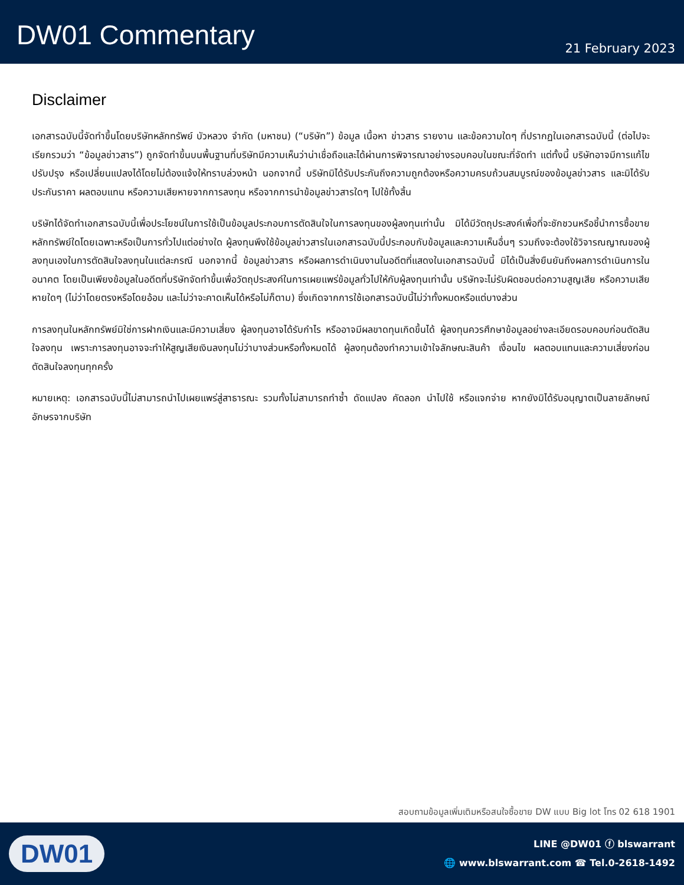DW01 Commentary
21 February 2023
Disclaimer
เอกสารฉบับนี้จัดทำขึ้นโดยบริษัทหลักทรัพย์ บัวหลวง จำกัด (มหาชน) (“บริษัท”) ข้อมูล เนื้อหา ข่าวสาร รายงาน และข้อความใดๆ ที่ปรากฏในเอกสารฉบับนี้ (ต่อไปจะเรียกรวมว่า “ข้อมูลข่าวสาร”) ถูกจัดทำขึ้นบนพื้นฐานที่บริษัทมีความเห็นว่าน่าเชื่อถือและได้ผ่านการพิจารณาอย่างรอบคอบในขณะที่จัดทำ แต่ทั้งนี้ บริษัทอาจมีการแก้ไข ปรับปรุง หรือเปลี่ยนแปลงได้โดยไม่ต้องแจ้งให้ทราบล่วงหน้า นอกจากนี้ บริษัทมิได้รับประกันถึงความถูกต้องหรือความครบถ้วนสมบูรณ์ของข้อมูลข่าวสาร และมิได้รับประกันราคา ผลตอบแทน หรือความเสียหายจากการลงทุน หรือจากการนำข้อมูลข่าวสารใดๆ ไปใช้ทั้งสิ้น
บริษัทได้จัดทำเอกสารฉบับนี้เพื่อประโยชน์ในการใช้เป็นข้อมูลประกอบการตัดสินใจในการลงทุนของผู้ลงทุนเท่านั้น มิได้มีวัตถุประสงค์เพื่อที่จะชักชวนหรือชี้นำการซื้อขายหลักทรัพย์ใดโดยเฉพาะหรือเป็นการทั่วไปแต่อย่างใด ผู้ลงทุนพึงใช้ข้อมูลข่าวสารในเอกสารฉบับนี้ประกอบกับข้อมูลและความเห็นอื่นๆ รวมถึงจะต้องใช้วิจารณญาณของผู้ลงทุนเองในการตัดสินใจลงทุนในแต่ละกรณี นอกจากนี้ ข้อมูลข่าวสาร หรือผลการดำเนินงานในอดีตที่แสดงในเอกสารฉบับนี้ มิได้เป็นสิ่งยืนยันถึงผลการดำเนินการในอนาคต โดยเป็นเพียงข้อมูลในอดีตที่บริษัทจัดทำขึ้นเพื่อวัตถุประสงค์ในการเผยแพร่ข้อมูลทั่วไปให้กับผู้ลงทุนเท่านั้น บริษัทจะไม่รับผิดชอบต่อความสูญเสีย หรือความเสียหายใดๆ (ไม่ว่าโดยตรงหรือโดยอ้อม และไม่ว่าจะคาดเห็นได้หรือไม่ก็ตาม) ซึ่งเกิดจากการใช้เอกสารฉบับนี้ไม่ว่าทั้งหมดหรือแต่บางส่วน
การลงทุนในหลักทรัพย์มิใช่การฝากเงินและมีความเสี่ยง ผู้ลงทุนอาจได้รับกำไร หรืออาจมีผลขาดทุนเกิดขึ้นได้ ผู้ลงทุนควรศึกษาข้อมูลอย่างละเอียดรอบคอบก่อนตัดสินใจลงทุน เพราะการลงทุนอาจจะทำให้สูญเสียเงินลงทุนไม่ว่าบางส่วนหรือทั้งหมดได้ ผู้ลงทุนต้องทำความเข้าใจลักษณะสินค้า เงื่อนไข ผลตอบแทนและความเสี่ยงก่อนตัดสินใจลงทุนทุกครั้ง
หมายเหตุ: เอกสารฉบับนี้ไม่สามารถนำไปเผยแพร่สู่สาธารณะ รวมทั้งไม่สามารถทำซ้ำ ดัดแปลง คัดลอก นำไปใช้ หรือแจกจ่าย หากยังมิได้รับอนุญาตเป็นลายลักษณ์อักษรจากบริษัท
สอบถามข้อมูลเพิ่มเติมหรือสนใจซื้อขาย DW แบบ Big lot โทร 02 618 1901
DW01
LINE @DW01 ⓕ blswarrant
🌐 www.blswarrant.com ☎ Tel.0-2618-1492